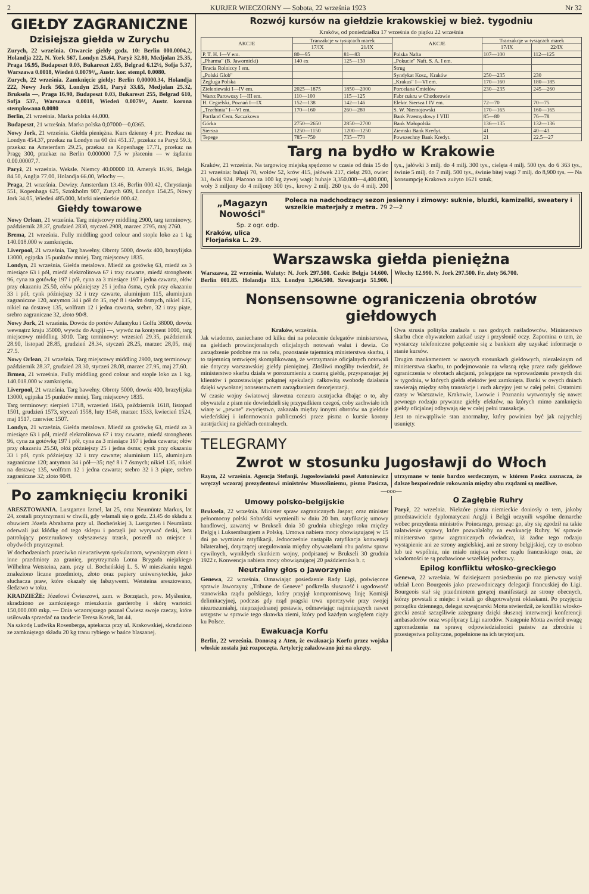2 KURJER WIECZORNY — Sobota, 22 września 1923 Nr 32
GIEŁDY ZAGRANICZNE
Dzisiejsza giełda w Zurychu
Zurych, 22 września. Otwarcie giełdy godz. 10: Berlin 000.0004,2, Holandja 222, N. York 567, Londyn 25.64, Paryż 32.80, Medjolan 25.35, Praga 16.95, Budapeszt 0.03, Bukareszt 2.65, Belgrad 6.12½, Sofja 5.37, Warszawa 0.0018, Wiedeń 0.0079³/₈, Austr. kor. stempl. 0.0080.
Zurych, 22 września. Zamknięcie giełdy: Berlin 0,00000.34, Holandja 222, Nowy Jork 563, Londyn 25.61, Paryż 33.65, Medjolan 25.32, Bruksela —, Praga 16.90, Budapeszt 0.03, Bukareszt 255, Belgrad 610, Sofja 537., Warszawa 0.0018, Wiedeń 0.0079¹/₄ Austr. korona stemplowana 0.0080
Berlin, 21 września. Marka polska 44.000.
Budapeszt, 21 września. Marka polska 0,07000—0,0365.
Nowy Jork, 21 września. Giełda pieniężna. Kurs dzienny 4 prc. Przekaz na Londyn 454.37, przekaz na Londyn na 60 dni 451.37, przekaz na Paryż 59.3, przekaz na Amsterdam 29.25, przekaz na Kopenhagę 17.71, przekaz na Pragę 300, przekaz na Berlin 0.000000 7,5 w płaceniu — w żądaniu 0.00.00007,7.
Paryż, 21 września. Weksle. Niemcy 40.00000 10. Ameryk 16.96, Belgja 84.50, Anglja 77.00, Holandja 66.00, Włochy —.
Praga, 21 września. Dewizy. Amsterdam 13.46, Berlin 000.42, Chrystianja 551, Kopenhaga 625, Sztokholm 907, Zurych 609, Londyn 154.25, Nowy Jork 34.05, Wiedeń 485.000, Marki niemieckie 000.42.
Giełdy towarowe
Nowy Orlean, 21 września. Targ miejscowy middling 2900, targ terminowy, październik 28.37, grudzień 2830, styczeń 2908, marzec 2795, maj 2760.
Brema, 21 września. Fully middling good colour and stople loko za 1 kg 140.018.000 w zamknięciu.
Liverpool, 21 września. Targ bawełny. Obroty 5000, dowóz 400, brazylijska 13000, egipska 15 punktów mniej. Targ miejscowy 1835.
Londyn, 21 września. Giełda metalowa. Miedź za gotówkę 63, miedź za 3 miesiące 63 i pół, miedź elektrolitowa 67 i trzy czwarte, miedź strongheots 96, cyna za gotówkę 197 i pół, cyna za 3 miesiące 197 i jedna czwarta, ołów przy okazaniu 25.50, ołów późniejszy 25 i jedna ósma, cynk przy okazaniu 33 i pół, cynk późniejszy 32 i trzy czwarte, aluminjum 115, aluminjum zagraniczne 120, antymon 34 i pół do 35, rtęć 8 i siedm ósmych, nikiel 135, nikiel na dostawę 135, wolfram 12 i jedna czwarta, srebro, 32 i trzy piąte, srebro zagraniczne 32, złoto 90/8.
Nowy Jork, 21 września. Dowóz do portów Atlantyku i Golfu 38000, dowóz wewnątrz kraju 35000, wywóz do Anglji —, wywóz na kontynent 1000, targ miejscowy middling 3010. Targ terminowy: wrzesień 29.35, październik 28.90, listopad 28.85, grudzień 28.34, styczeń 28.25, marzec 28,05, maj 27.5.
Nowy Orlean, 21 września. Targ miejscowy middling 2900, targ terminowy: październik 28.37, grudzień 28.30, styczeń 28.08, marzec 27.95, maj 27.60.
Brmea, 21 września. Fully middling good colour and stople loko za 1 kg. 140.018.000 w zamknięciu.
Liverpool, 21 września. Targ bawełny. Obroty 5000, dowóz 400, brazylijska 13000, egipska 15 punktów mniej. Targ miejscowy 1835.
Targ terminowy: sierpień 1718, wrzesień 1643, październik 1618, listopad 1501, grudzień 1573, styczeń 1558, luty 1548, marzec 1533, kwiecień 1524, maj 1517, czerwiec 1507.
Londyn, 21 września. Giełda metalowa. Miedź za gotówkę 63, miedź za 3 miesiące 63 i pół, miedź elektrolitowa 67 i trzy czwarte, miedź strongheots 96, cyna za gotówkę 197 i pół, cyna za 3 miesiące 197 i jedna czwarta; ołów przy okazaniu 25.50, ołóż późniejszy 25 i jedna ósma; cynk przy okazaniu 33 i pół, cynk późniejszy 32 i trzy czwarte; aluminium 115, aluminjum zagraniczne 120; antymon 34 i pół—35; rtęć 8 i 7 ósmych; nikiel 135, nikiel na dostawę 135, wolfram 12 i jedna czwarta; srebro 32 i 3 piąte, srebro zagraniczne 32; złoto 90/8.
Po zamknięciu kroniki
ARESZTOWANIA. Lustgarten Izrael, lat 25, oraz Neumüntz Markus, lat 24, zostali przytrzymani w chwili, gdy włamali się o godz. 23.45 do składu z obuwiem Józefa Abrahama przy ul. Bocheńskiej 3. Lustgarten i Neumüntz oderwali już kłódkę od tego sklepu i poczęli już wyrywać deski, lecz patrolujący posterunkowy usłyszawszy trzask, poszedł na miejsce i obydwóch przytrzymał.
W dochodzeniach przeciwko nieuczciwym spekulantom, wywożącym złoto i inne przedmioty za granicę, przytrzymała Lotna Brygada niejakiego Wilhelma Wetsteina, zam. przy ul. Bocheńskiej L. 5. W mieszkaniu tegoż znaleziono liczne przedmioty, złoto oraz papiery uniwersyteckie, jako słuchacza praw, które okazały się fałszywemi. Wetsteina aresztowano, śledztwo w toku.
KRADZIEŻE: Józefowi Ćwieszowi, zam. w Borzętach, pow. Myślenice, skradziono ze zamkniętego mieszkania garderobę i skórę wartości 150,000.000 mkp. — Dnia wczorajszego poznał Ćwiesz swoje rzeczy, które usiłowała sprzedać na tandecie Teresa Kosek, lat 44.
Na szkodę Ludwika Rosenberga, aptekarza przy ul. Krakowskiej, skradziono ze zamkniętego składu 20 kg tranu rybiego w bańce blaszanej.
Rozwój kursów na giełdzie krakowskiej w bież. tygodniu
Kraków, od poniedziałku 17 września do piątku 22 września
| AKCJE | Tranzakcje w tysiącach marek | | AKCJE | Tranzakcje w tysiącach marek | |
| --- | --- | --- | --- | --- | --- |
| | 17/IX | 21/IX | | 17/IX | 22/IX |
| P. T. H. I—V em. | 80—95 | 81—83 | Polska Nafta | 107—100 | 112—125 |
| „Pharma" (B. Jawornicki) | 140 ex | 125—130 | „Pokucie" Naft. S. A. I em. | | |
| Bracia Rolniccy I em. | | | Strug | | |
| „Polski Glob" | | | Syndykat Kosz„ Kraków | 250—235 | 230 |
| Żegluga Polska | | | „Krakus" I—VI em. | 170—160 | 180—185 |
| Zieleniewski I—IV em. | 2025—1875 | 1850—2000 | Porcelana Ćmielów | 230—235 | 245—260 |
| Warsz Parowozy I—III em. | 110—100 | 115—125 | Fabr cukru w Chodorowie | | |
| H. Cegielski, Poznań I—IX | 152—138 | 142—146 | Elektr. Siersza I IV em. | 72—70 | 70—75 |
| „Trzebinia" I—VI em. | 170—160 | 260—280 | S. W. Niemojowski | 170—165 | 160—165 |
| Portland Cem. Szczakowa | | | Bank Przemysłowy I VIII | 85—80 | 76—78 |
| Górka | 2750—2650 | 2850—2700 | Bank Małopolski | 136—135 | 132—136 |
| Siersza | 1250—1150 | 1200—1250 | Ziemski Bank Kredyt. | 41 | 40—43 |
| Tepege | 785—750 | 735—770 | Powszechny Bank Kredyt. | 21 | 22.5—27 |
Targ na bydło w Krakowie
Kraków, 21 września. Na targowicę miejską spędzono w czasie od dnia 15 do 21 września: buhaji 70, wołów 52, krów 415, jałówek 217, cieląt 293, owiec 31, świń 924. Płacono za 100 kg żywej wagi: buhaje 3,350.000—4,400.000, woły 3 miljony do 4 miljony 300 tys., krowy 2 milj. 260 tys. do 4 milj. 200 tys., jałówki 3 milj. do 4 milj. 300 tys., cielęta 4 milj. 500 tys. do 6 363 tys., świnie 5 milj. do 7 milj. 500 tys., świnie bitej wagi 7 milj. do 8,900 tys. — Na konsumpcję Krakowa zużyto 1621 sztuk.
„Magazyn Nowości"
Sp. z ogr. odp.
Kraków, ulica Florjańska L. 29.
Poleca na nadchodzący sezon jesienny i zimowy: suknie, bluzki, kamizelki, sweatery i wszelkie materjały z metra. 79 2—2
Warszawska giełda pieniężna
Warszawa, 22 września. Waluty: N. Jork 297.500. Czeki: Belgja 14.600. Berlin 001.85. Holandja 113. Londyn 1,364.500. Szwajcarja 51.900. Włochy 12.990. N. Jork 297.500. Fr. złoty 56.700.
Nonsensowne ograniczenia obrotów giełdowych
Kraków, września.
Jak wiadomo, zaniechano od kilku dni na polecenie delegatów ministerstwa, na giełdach prowincjonalnych oficjalnych notowań walut i dewiz. Co zarządzenie podobne ma na celu, pozostanie tajemnicą ministerstwa skarbu, i to tajemnicą temwięcej skomplikowaną, że wstrzymanie oficjalnych notowań nie dotyczy warszawskiej giełdy pieniężnej. Złośliwi mogliby twierdzić, że ministerstwo skarbu działa w porozumieniu z czarną giełdą, przysparzając jej klientów i pozostawiając pokątnej spekulacji całkowitą swobodę działania dzięki wywołanej nonsensownem zarządzeniem dezorjentacji.
W czasie wojny światowej sławetna cenzura austrjacka dbając o to, aby obywatele z pism nie dowiedzieli się przypadkiem czegoś, coby zachwiało ich wiarę w „pewne" zwycięstwo, zakazała między innymi obrotów na giełdzie wiedeńskiej i informowania publiczności przez pisma o kursie korony austrjackiej na giełdach centralnych.
Owa strusia polityka znalazła u nas godnych naśladowców. Ministerstwo skarbu chce obywatelom zatkać uszy i przysłonić oczy. Zapomina o tem, że wystarczy telefoniczne połączenie się z bankiem aby uzyskać informacje o stanie kursów.
Drugim mankamentem w naszych stosunkach giełdowych, niezależnym od ministerstwa skarbu, to podejmowanie na własną rękę przez rady giełdowe ograniczenia w obrotach akcjami, polegające na wprowadzeniu pewnych dni w tygodniu, w których giełda efektów jest zamknięta. Banki w owych dniach zawierają między sobą transakcje i ruch akcyjny jest w całej pełni. Ostatnimi czasy w Warszawie, Krakowie, Lwowie i Poznaniu wytworzyły się nawet pewnego rodzaju prywatne giełdy efektów, na których mimo zamknięcia giełdy oficjalnej odbywają się w całej pełni transakcje.
Jest to niewątpliwie stan anormalny, który powinien być jak najrychlej usunięty.
TELEGRAMY
Zwrot w stosunku Jugosławji do Włoch
Rzym, 22 września. Agencja Stefanji. Jugosłowiański poseł Antoniewicz wręczył wczoraj prezydentowi ministrów Mussoliniemu, pismo Pasicza, utrzymane w tonie bardzo serdecznym, w którem Pasicz zaznacza, że dalsze bezpośrednie rokowania między obu rządami są możliwe.
—ooo—
Umowy polsko-belgijskie
Bruksela, 22 września. Minister spraw zagranicznych Jaspar, oraz minister pełnomocny polski Sobański wymienili w dniu 20 bm. ratyfikację umowy handlowej, zawartej w Brukseli dnia 30 grudnia ubiegłego roku między Belgją i Luksemburgiem a Polską. Umowa nabiera mocy obowiązującej w 15 dni po wymianie ratyfikacji. Jednocześnie nastąpiła ratyfikacja konwencji bilateralnej, dotyczącej uregulowania między obywatelami obu państw spraw cywilnych, wynikłych skutkiem wojny, podpisanej w Brukseli 30 grudnia 1922 r. Konwencja nabiera mocy obowiązującej 20 października b. r.
Neutralny głos o Jaworzynie
Genewa, 22 września. Omawiając posiedzenie Rady Ligi, poświęcone sprawie Jaworzyny „Tribune de Geneve" podkreśla słuszność i ugodowość stanowiska rządu polskiego, który przyjął kompromisową linję Komisji delimitacyjnej, podczas gdy rząd pragski trwa uporczywie przy swojej niezrozumiałej, nieprzejednanej postawie, odmawiając najmniejszych nawet ustępstw w sprawie tego skrawka ziemi, który pod każdym względem ciąży ku Polsce.
Ewakuacja Korfu
Berlin, 22 września. Donoszą z Aten, że ewakuacja Korfu przez wojska włoskie została już rozpoczęta. Artylerję załadowano już na okręty.
O Zagłębie Ruhry
Paryż, 22 września. Niektóre pisma niemieckie doniosły o tem, jakoby przedstawiciele dyplomatyczni Anglji i Belgji uczynili wspólne demarche wobec prezydenta ministrów Poincarego, prosząc go, aby się zgodził na takie załatwienie sprawy, które pozwalałoby na ewakuację Ruhry. W sprawie ministerstwo spraw zagranicznych oświadcza, iż żadne tego rodzaju wystąpienie ani ze strony angielskiej, ani ze strony belgijskiej, czy to osobno lub też wspólnie, nie miało miejsca wobec rządu francuskiego oraz, że wiadomości te są pozbawione wszelkiej podstawy.
Epilog konfliktu włosko-greckiego
Genewa, 22 września. W dzisiejszem posiedzeniu po raz pierwszy wziął udział Leon Bourgeois jako przewodniczący delegacji francuskiej do Ligi. Bourgeois stał się przedmiotem gorącej manifestacji ze strony obecnych, którzy powstali z miejsc i witali go długotrwałymi oklaskami. Po przyjęciu porządku dziennego, delegat szwajcarski Motta stwierdził, że konflikt włosko-grecki został szczęśliwie zażegnany dzięki słusznej interwencji konferencji ambasadorów oraz współpracy Ligi narodów. Następnie Motta zwrócił uwagę zgromadzenia na sprawę odpowiedzialności państw za zbrodnie i przestępstwa polityczne, popełnione na ich terytorjum.